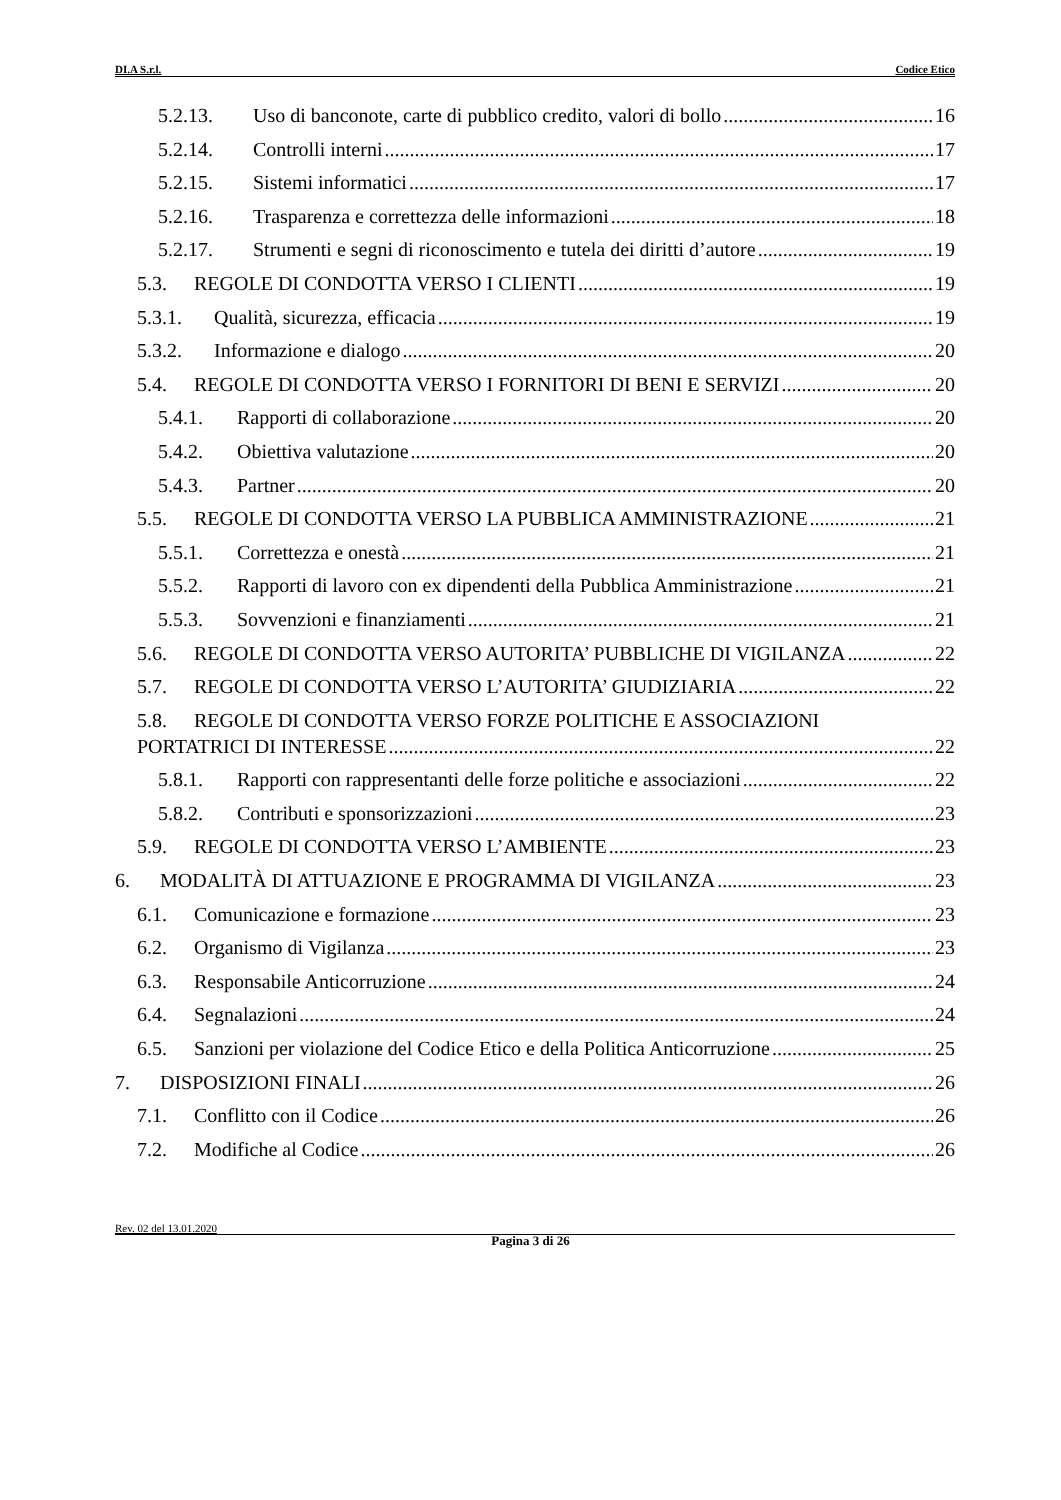DI.A S.r.l. Codice Etico
5.2.13. Uso di banconote, carte di pubblico credito, valori di bollo 16
5.2.14. Controlli interni 17
5.2.15. Sistemi informatici 17
5.2.16. Trasparenza e correttezza delle informazioni 18
5.2.17. Strumenti e segni di riconoscimento e tutela dei diritti d’autore 19
5.3. REGOLE DI CONDOTTA VERSO I CLIENTI 19
5.3.1. Qualità, sicurezza, efficacia 19
5.3.2. Informazione e dialogo 20
5.4. REGOLE DI CONDOTTA VERSO I FORNITORI DI BENI E SERVIZI 20
5.4.1. Rapporti di collaborazione 20
5.4.2. Obiettiva valutazione 20
5.4.3. Partner 20
5.5. REGOLE DI CONDOTTA VERSO LA PUBBLICA AMMINISTRAZIONE 21
5.5.1. Correttezza e onestà 21
5.5.2. Rapporti di lavoro con ex dipendenti della Pubblica Amministrazione 21
5.5.3. Sovvenzioni e finanziamenti 21
5.6. REGOLE DI CONDOTTA VERSO AUTORITA’ PUBBLICHE DI VIGILANZA 22
5.7. REGOLE DI CONDOTTA VERSO L’AUTORITA’ GIUDIZIARIA 22
5.8. REGOLE DI CONDOTTA VERSO FORZE POLITICHE E ASSOCIAZIONI
PORTATRICI DI INTERESSE 22
5.8.1. Rapporti con rappresentanti delle forze politiche e associazioni 22
5.8.2. Contributi e sponsorizzazioni 23
5.9. REGOLE DI CONDOTTA VERSO L’AMBIENTE 23
6. MODALITÀ DI ATTUAZIONE E PROGRAMMA DI VIGILANZA 23
6.1. Comunicazione e formazione 23
6.2. Organismo di Vigilanza 23
6.3. Responsabile Anticorruzione 24
6.4. Segnalazioni 24
6.5. Sanzioni per violazione del Codice Etico e della Politica Anticorruzione 25
7. DISPOSIZIONI FINALI 26
7.1. Conflitto con il Codice 26
7.2. Modifiche al Codice 26
Rev. 02 del 13.01.2020
Pagina 3 di 26